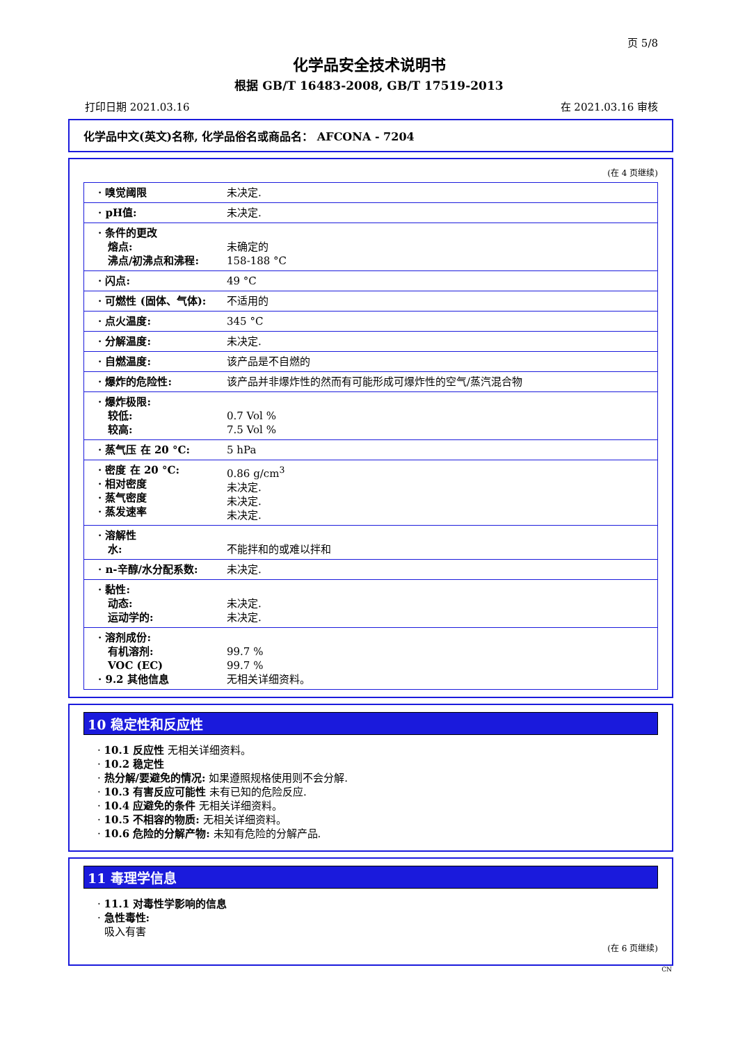页 5/8
化学品安全技术说明书
根据 GB/T 16483-2008, GB/T 17519-2013
打印日期 2021.03.16 在 2021.03.16 审核
化学品中文(英文)名称, 化学品俗名或商品名： AFCONA - 7204
(在 4 页继续)
| · 嗅觉阈限 | 未决定. |
| · pH值: | 未决定. |
| · 条件的更改 熔点: 沸点/初沸点和沸程: | 未确定的 158-188 °C |
| · 闪点: | 49 °C |
| · 可燃性 (固体、气体): | 不适用的 |
| · 点火温度: | 345 °C |
| · 分解温度: | 未决定. |
| · 自燃温度: | 该产品是不自燃的 |
| · 爆炸的危险性: | 该产品并非爆炸性的然而有可能形成可爆炸性的空气/蒸汽混合物 |
| · 爆炸极限: 较低: 较高: | 0.7 Vol % 7.5 Vol % |
| · 蒸气压 在 20 °C: | 5 hPa |
| · 密度 在 20 °C: · 相对密度 · 蒸气密度 · 蒸发速率 | 0.86 g/cm<sup>3</sup> 未决定. 未决定. 未决定. |
| · 溶解性 水: | 不能拌和的或难以拌和 |
| · n-辛醇/水分配系数: | 未决定. |
| · 黏性: 动态: 运动学的: | 未决定. 未决定. |
| · 溶剂成份: 有机溶剂: VOC (EC) · 9.2 其他信息 | 99.7 % 99.7 % 无相关详细资料。 |
10 稳定性和反应性
· 10.1 反应性 无相关详细资料。
· 10.2 稳定性
· 热分解/要避免的情况: 如果遵照规格使用则不会分解.
· 10.3 有害反应可能性 未有已知的危险反应.
· 10.4 应避免的条件 无相关详细资料。
· 10.5 不相容的物质: 无相关详细资料。
· 10.6 危险的分解产物: 未知有危险的分解产品.
11 毒理学信息
· 11.1 对毒性学影响的信息
· 急性毒性:
吸入有害
(在 6 页继续)
CN